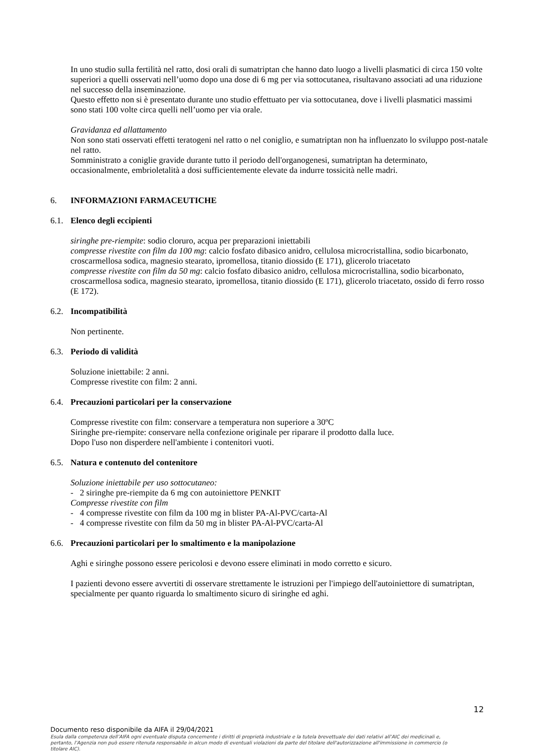In uno studio sulla fertilità nel ratto, dosi orali di sumatriptan che hanno dato luogo a livelli plasmatici di circa 150 volte superiori a quelli osservati nell’uomo dopo una dose di 6 mg per via sottocutanea, risultavano associati ad una riduzione nel successo della inseminazione.
Questo effetto non si è presentato durante uno studio effettuato per via sottocutanea, dove i livelli plasmatici massimi sono stati 100 volte circa quelli nell’uomo per via orale.
Gravidanza ed allattamento
Non sono stati osservati effetti teratogeni nel ratto o nel coniglio, e sumatriptan non ha influenzato lo sviluppo post-natale nel ratto.
Somministrato a coniglie gravide durante tutto il periodo dell'organogenesi, sumatriptan ha determinato, occasionalmente, embrioletalità a dosi sufficientemente elevate da indurre tossicità nelle madri.
6. INFORMAZIONI FARMACEUTICHE
6.1. Elenco degli eccipienti
siringhe pre-riempite: sodio cloruro, acqua per preparazioni iniettabili
compresse rivestite con film da 100 mg: calcio fosfato dibasico anidro, cellulosa microcristallina, sodio bicarbonato, croscarmellosa sodica, magnesio stearato, ipromellosa, titanio diossido (E 171), glicerolo triacetato
compresse rivestite con film da 50 mg: calcio fosfato dibasico anidro, cellulosa microcristallina, sodio bicarbonato, croscarmellosa sodica, magnesio stearato, ipromellosa, titanio diossido (E 171), glicerolo triacetato, ossido di ferro rosso (E 172).
6.2. Incompatibilità
Non pertinente.
6.3. Periodo di validità
Soluzione iniettabile: 2 anni.
Compresse rivestite con film: 2 anni.
6.4. Precauzioni particolari per la conservazione
Compresse rivestite con film: conservare a temperatura non superiore a 30ºC
Siringhe pre-riempite: conservare nella confezione originale per riparare il prodotto dalla luce.
Dopo l'uso non disperdere nell'ambiente i contenitori vuoti.
6.5. Natura e contenuto del contenitore
Soluzione iniettabile per uso sottocutaneo:
- 2 siringhe pre-riempite da 6 mg con autoiniettore PENKIT
Compresse rivestite con film
- 4 compresse rivestite con film da 100 mg in blister PA-Al-PVC/carta-Al
- 4 compresse rivestite con film da 50 mg in blister PA-Al-PVC/carta-Al
6.6. Precauzioni particolari per lo smaltimento e la manipolazione
Aghi e siringhe possono essere pericolosi e devono essere eliminati in modo corretto e sicuro.
I pazienti devono essere avvertiti di osservare strettamente le istruzioni per l'impiego dell'autoiniettore di sumatriptan, specialmente per quanto riguarda lo smaltimento sicuro di siringhe ed aghi.
12
Documento reso disponibile da AIFA il 29/04/2021
Esula dalla competenza dell’AIFA ogni eventuale disputa concernente i diritti di proprietà industriale e la tutela brevettuale dei dati relativi all’AIC dei medicinali e, pertanto, l’Agenzia non può essere ritenuta responsabile in alcun modo di eventuali violazioni da parte del titolare dell'autorizzazione all'immissione in commercio (o titolare AIC).